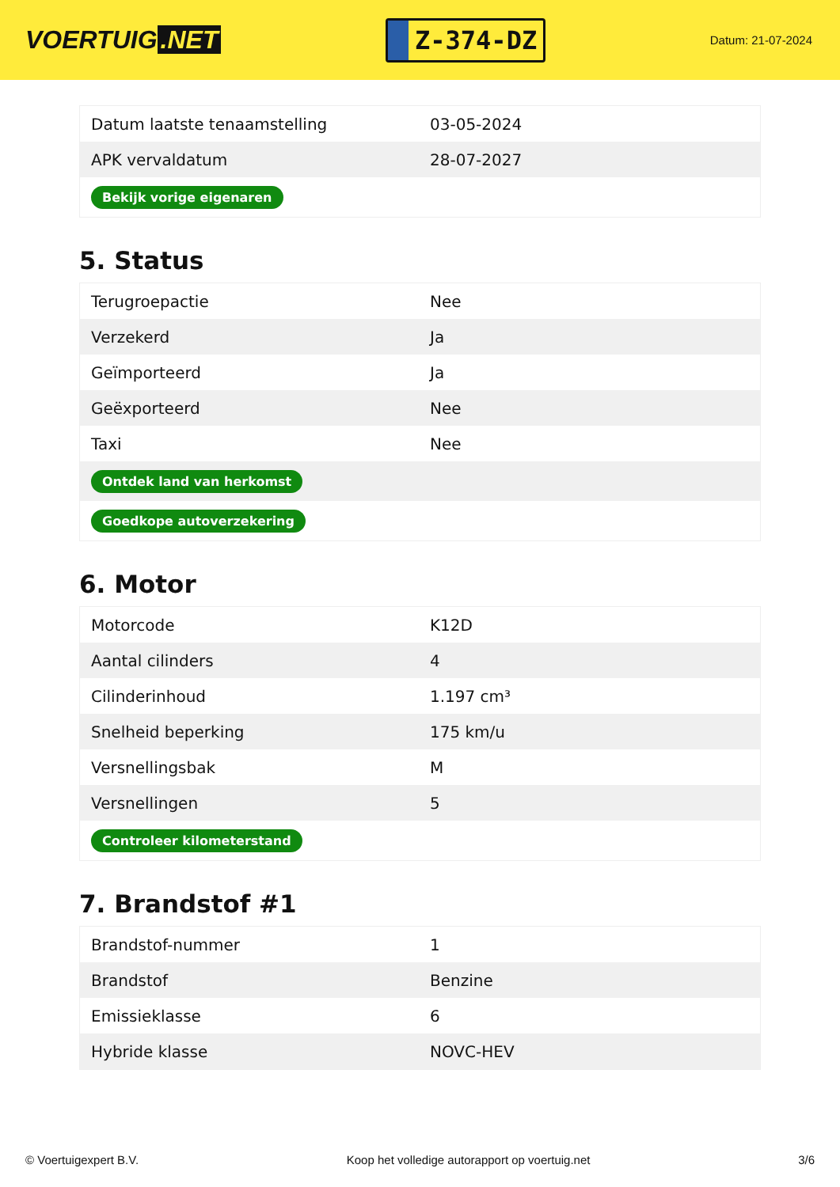VOERTUIG.NET
Z-374-DZ
Datum: 21-07-2024
| Datum laatste tenaamstelling | 03-05-2024 |
| APK vervaldatum | 28-07-2027 |
| Bekijk vorige eigenaren | |
5. Status
| Terugroepactie | Nee |
| Verzekerd | Ja |
| Geïmporteerd | Ja |
| Geëxporteerd | Nee |
| Taxi | Nee |
| Ontdek land van herkomst | |
| Goedkope autoverzekering | |
6. Motor
| Motorcode | K12D |
| Aantal cilinders | 4 |
| Cilinderinhoud | 1.197 cm³ |
| Snelheid beperking | 175 km/u |
| Versnellingsbak | M |
| Versnellingen | 5 |
| Controleer kilometerstand | |
7. Brandstof #1
| Brandstof-nummer | 1 |
| Brandstof | Benzine |
| Emissieklasse | 6 |
| Hybride klasse | NOVC-HEV |
© Voertuigexpert B.V. Koop het volledige autorapport op voertuig.net 3/6